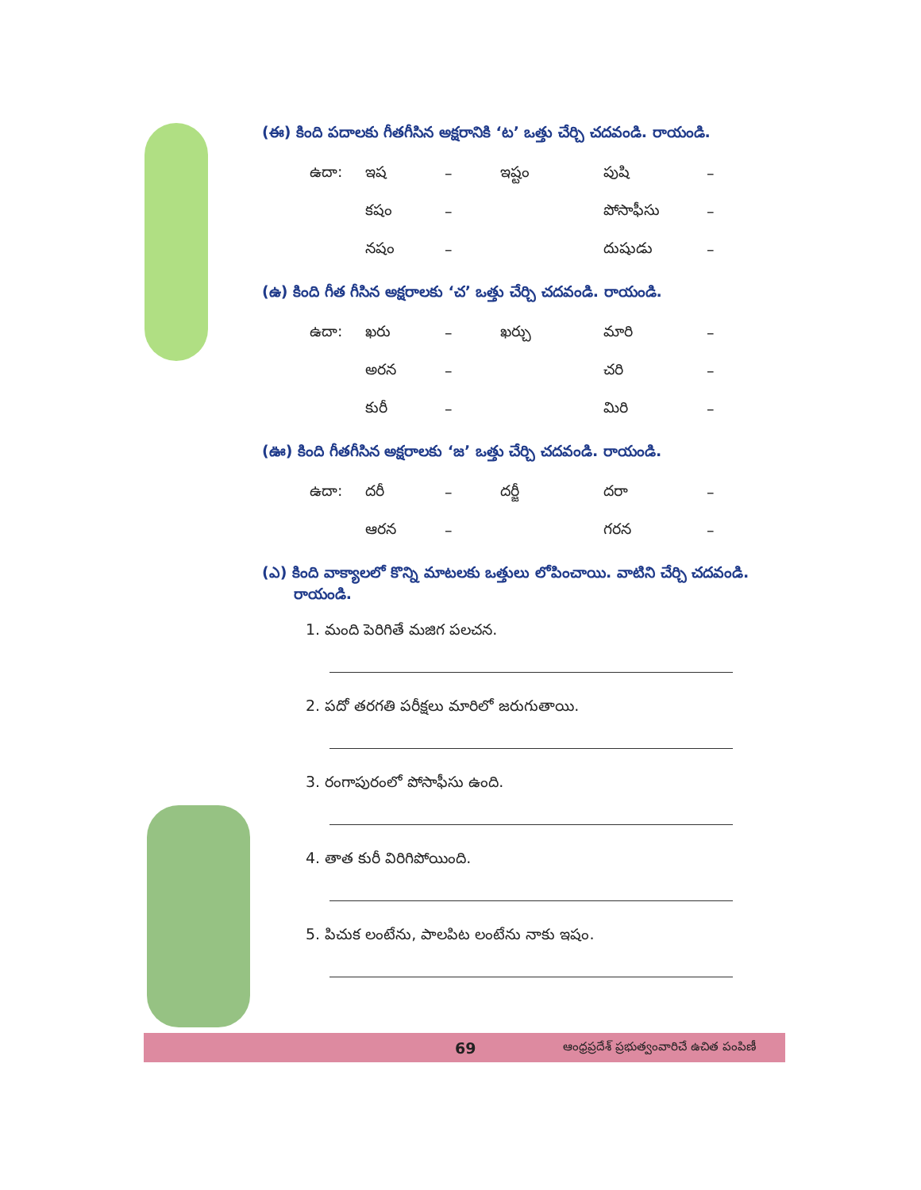(ఈ) కింది పదాలకు గీతగీసిన అక్షరానికి ‘ట’ ఒత్తు చేర్చి చదవండి. రాయండి.
| ఉదా: | ఇష | – | ఇష్టం | పుషి | – |
| | కషం | – | | పోసాఫీసు | – |
| | నషం | – | | దుషుడు | – |
(ఉ) కింది గీత గీసిన అక్షరాలకు ‘చ’ ఒత్తు చేర్చి చదవండి. రాయండి.
| ఉదా: | ఖరు | – | ఖర్చు | మారి | – |
| | అరన | – | | చరి | – |
| | కురీ | – | | మిరి | – |
(ఊ) కింది గీతగీసిన అక్షరాలకు ‘జ’ ఒత్తు చేర్చి చదవండి. రాయండి.
| ఉదా: | దరీ | – | దర్జీ | దరా | – |
| | ఆరన | – | | గరన | – |
(ఎ) కింది వాక్యాలలో కొన్ని మాటలకు ఒత్తులు లోపించాయి. వాటిని చేర్చి చదవండి.
రాయండి.
1. మంది పెరిగితే మజిగ పలచన.
2. పదో తరగతి పరీక్షలు మారిలో జరుగుతాయి.
3. రంగాపురంలో పోసాఫీసు ఉంది.
4. తాత కురీ విరిగిపోయింది.
5. పిచుక లంటేను, పాలపిట లంటేను నాకు ఇషం.
69 ఆంధ్రప్రదేశ్ ప్రభుత్వంవారిచే ఉచిత పంపిణీ